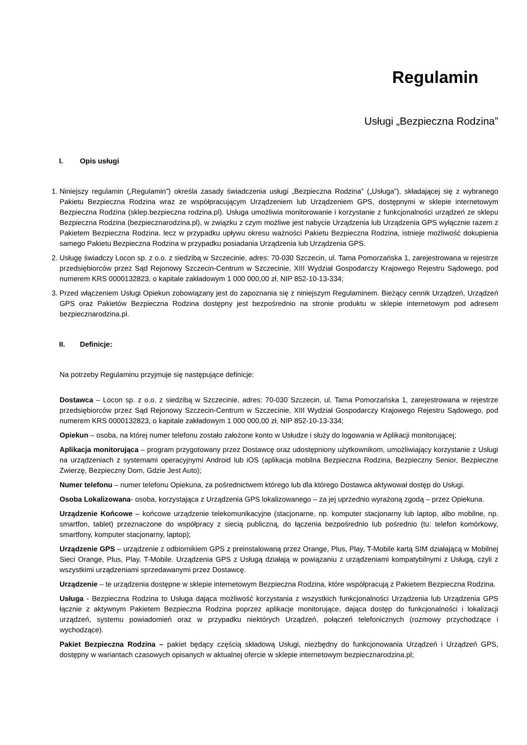Regulamin
Usługi „Bezpieczna Rodzina”
I. Opis usługi
1. Niniejszy regulamin („Regulamin”) określa zasady świadczenia usługi „Bezpieczna Rodzina” („Usługa”), składającej się z wybranego Pakietu Bezpieczna Rodzina wraz ze współpracującym Urządzeniem lub Urządzeniem GPS, dostępnymi w sklepie internetowym Bezpieczna Rodzina (sklep.bezpieczna rodzina.pl). Usługa umożliwia monitorowanie i korzystanie z funkcjonalności urządzeń ze sklepu Bezpieczna Rodzina (bezpiecznarodzina.pl), w związku z czym możliwe jest nabycie Urządzenia lub Urządzenia GPS wyłącznie razem z Pakietem Bezpieczna Rodzina. lecz w przypadku upływu okresu ważności Pakietu Bezpieczna Rodzina, istnieje możliwość dokupienia samego Pakietu Bezpieczna Rodzina w przypadku posiadania Urządzenia lub Urządzenia GPS.
2. Usługę świadczy Locon sp. z o.o. z siedzibą w Szczecinie, adres: 70-030 Szczecin, ul. Tama Pomorzańska 1, zarejestrowana w rejestrze przedsiębiorców przez Sąd Rejonowy Szczecin-Centrum w Szczecinie, XIII Wydział Gospodarczy Krajowego Rejestru Sądowego, pod numerem KRS 0000132823, o kapitale zakładowym 1 000 000,00 zł, NIP 852-10-13-334;
3. Przed włączeniem Usługi Opiekun zobowiązany jest do zapoznania się z niniejszym Regulaminem. Bieżący cennik Urządzeń, Urządzeń GPS oraz Pakietów Bezpieczna Rodzina dostępny jest bezpośrednio na stronie produktu w sklepie internetowym pod adresem bezpiecznarodzina.pl.
II. Definicje:
Na potrzeby Regulaminu przyjmuje się następujące definicje:
Dostawca – Locon sp. z o.o. z siedzibą w Szczecinie, adres: 70-030 Szczecin, ul. Tama Pomorzańska 1, zarejestrowana w rejestrze przedsiębiorców przez Sąd Rejonowy Szczecin-Centrum w Szczecinie, XIII Wydział Gospodarczy Krajowego Rejestru Sądowego, pod numerem KRS 0000132823, o kapitale zakładowym 1 000 000,00 zł, NIP 852-10-13-334;
Opiekun – osoba, na której numer telefonu zostało założone konto w Usłudze i służy do logowania w Aplikacji monitorującej;
Aplikacja monitorująca – program przygotowany przez Dostawcę oraz udostępniony użytkownikom, umożliwiający korzystanie z Usługi na urządzeniach z systemami operacyjnymi Android lub iOS (aplikacja mobilna Bezpieczna Rodzina, Bezpieczny Senior, Bezpieczne Zwierzę, Bezpieczny Dom, Gdzie Jest Auto);
Numer telefonu – numer telefonu Opiekuna, za pośrednictwem którego lub dla którego Dostawca aktywował dostęp do Usługi.
Osoba Lokalizowana- osoba, korzystająca z Urządzenia GPS lokalizowanego – za jej uprzednio wyrażoną zgodą – przez Opiekuna.
Urządzenie Końcowe – końcowe urządzenie telekomunikacyjne (stacjonarne, np. komputer stacjonarny lub laptop, albo mobilne, np. smartfon, tablet) przeznaczone do współpracy z siecią publiczną, do łączenia bezpośrednio lub pośrednio (tu: telefon komórkowy, smartfony, komputer stacjonarny, laptop);
Urządzenie GPS – urządzenie z odbiornikiem GPS z preinstalowaną przez Orange, Plus, Play, T-Mobile kartą SIM działającą w Mobilnej Sieci Orange, Plus, Play, T-Mobile. Urządzenia GPS z Usługą działają w powiązaniu z urządzeniami kompatybilnymi z Usługą, czyli z wszystkimi urządzeniami sprzedawanymi przez Dostawcę.
Urządzenie – te urządzenia dostępne w sklepie internetowym Bezpieczna Rodzina, które współpracują z Pakietem Bezpieczna Rodzina.
Usługa - Bezpieczna Rodzina to Usługa dająca możliwość korzystania z wszystkich funkcjonalności Urządzenia lub Urządzenia GPS łącznie z aktywnym Pakietem Bezpieczna Rodzina poprzez aplikacje monitorujące, dająca dostęp do funkcjonalności i lokalizacji urządzeń, systemu powiadomień oraz w przypadku niektórych Urządzeń, połączeń telefonicznych (rozmowy przychodzące i wychodzące).
Pakiet Bezpieczna Rodzina – pakiet będący częścią składową Usługi, niezbędny do funkcjonowania Urządzeń i Urządzeń GPS, dostępny w wariantach czasowych opisanych w aktualnej ofercie w sklepie internetowym bezpiecznarodzina.pl;